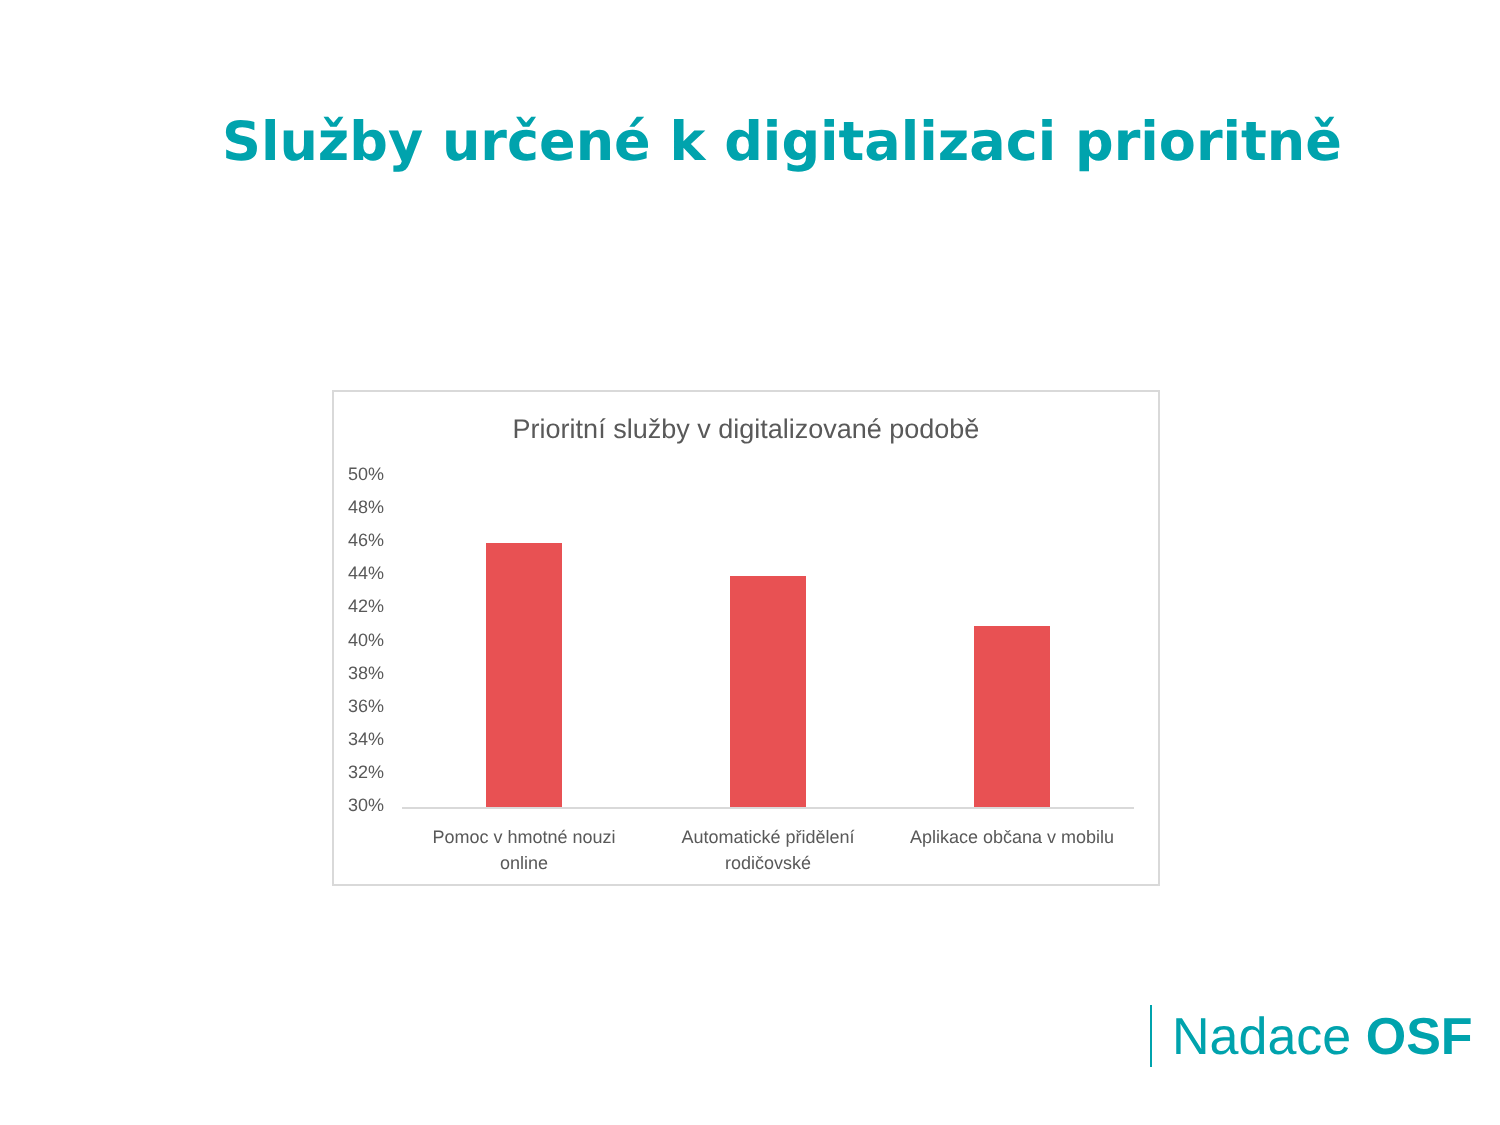Služby určené k digitalizaci prioritně
Prioritní služby v digitalizované podobě
50%
48%
46%
44%
42%
40%
38%
36%
34%
32%
30%
Pomoc v hmotné nouzi online
Automatické přidělení rodičovské
Aplikace občana v mobilu
Nadace OSF